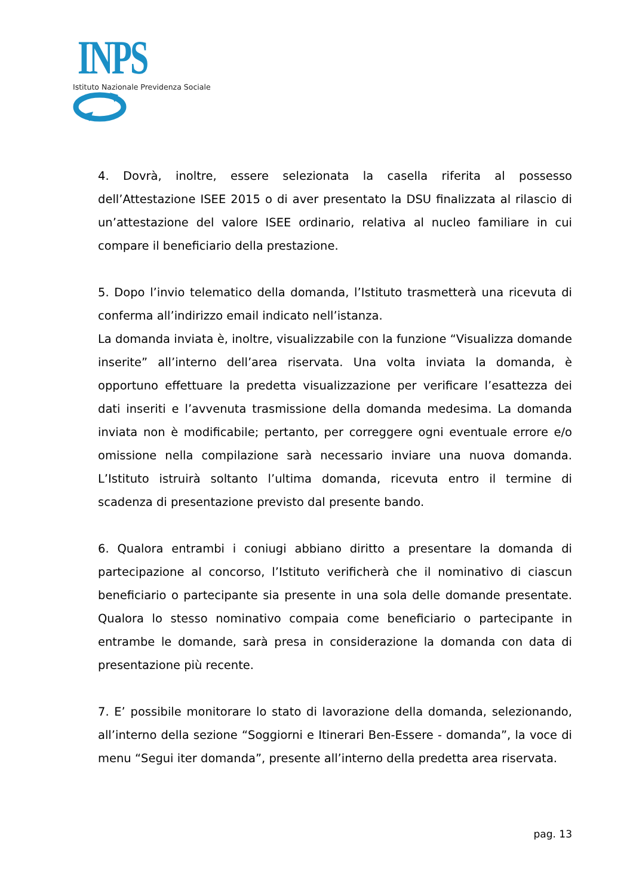INPS
Istituto Nazionale Previdenza Sociale
4. Dovrà, inoltre, essere selezionata la casella riferita al possesso dell’Attestazione ISEE 2015 o di aver presentato la DSU finalizzata al rilascio di un’attestazione del valore ISEE ordinario, relativa al nucleo familiare in cui compare il beneficiario della prestazione.
5. Dopo l’invio telematico della domanda, l’Istituto trasmetterà una ricevuta di conferma all’indirizzo email indicato nell’istanza.
La domanda inviata è, inoltre, visualizzabile con la funzione “Visualizza domande inserite” all’interno dell’area riservata. Una volta inviata la domanda, è opportuno effettuare la predetta visualizzazione per verificare l’esattezza dei dati inseriti e l’avvenuta trasmissione della domanda medesima. La domanda inviata non è modificabile; pertanto, per correggere ogni eventuale errore e/o omissione nella compilazione sarà necessario inviare una nuova domanda. L’Istituto istruirà soltanto l’ultima domanda, ricevuta entro il termine di scadenza di presentazione previsto dal presente bando.
6. Qualora entrambi i coniugi abbiano diritto a presentare la domanda di partecipazione al concorso, l’Istituto verificherà che il nominativo di ciascun beneficiario o partecipante sia presente in una sola delle domande presentate. Qualora lo stesso nominativo compaia come beneficiario o partecipante in entrambe le domande, sarà presa in considerazione la domanda con data di presentazione più recente.
7. E’ possibile monitorare lo stato di lavorazione della domanda, selezionando, all’interno della sezione “Soggiorni e Itinerari Ben-Essere - domanda”, la voce di menu “Segui iter domanda”, presente all’interno della predetta area riservata.
pag. 13